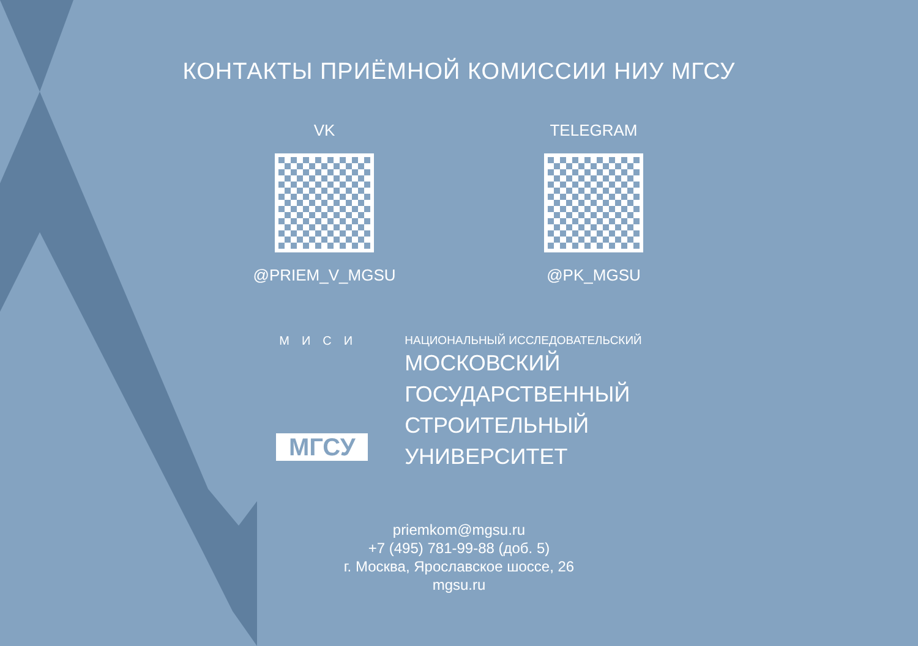КОНТАКТЫ ПРИЁМНОЙ КОМИССИИ НИУ МГСУ
VK
@PRIEM_V_MGSU
TELEGRAM
@PK_MGSU
МИСИ
МГСУ
НАЦИОНАЛЬНЫЙ ИССЛЕДОВАТЕЛЬСКИЙ
МОСКОВСКИЙ
ГОСУДАРСТВЕННЫЙ
СТРОИТЕЛЬНЫЙ
УНИВЕРСИТЕТ
priemkom@mgsu.ru
+7 (495) 781-99-88 (доб. 5)
г. Москва, Ярославское шоссе, 26
mgsu.ru